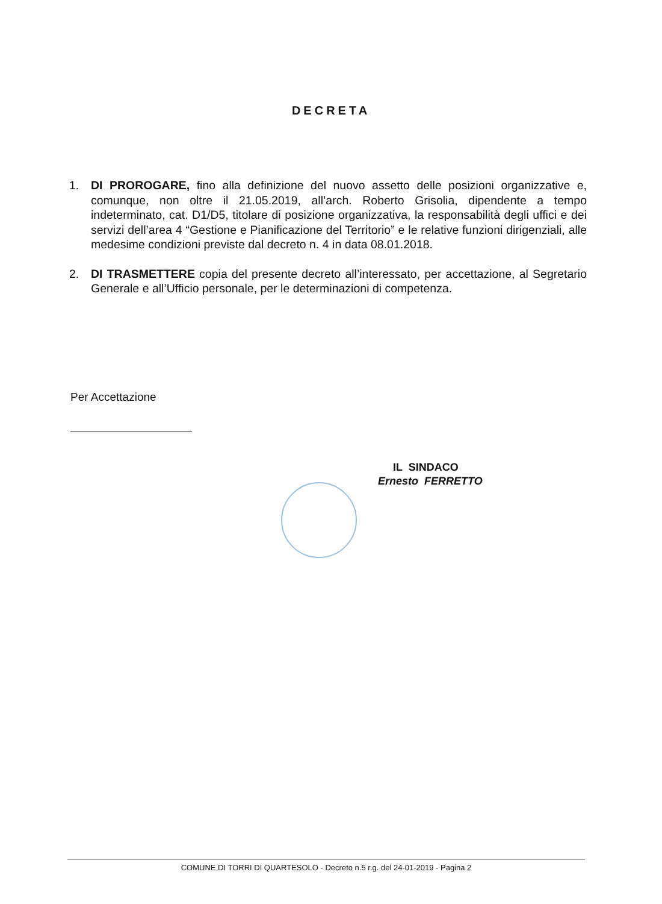DECRETA
1. DI PROROGARE, fino alla definizione del nuovo assetto delle posizioni organizzative e, comunque, non oltre il 21.05.2019, all’arch. Roberto Grisolia, dipendente a tempo indeterminato, cat. D1/D5, titolare di posizione organizzativa, la responsabilità degli uffici e dei servizi dell’area 4 “Gestione e Pianificazione del Territorio” e le relative funzioni dirigenziali, alle medesime condizioni previste dal decreto n. 4 in data 08.01.2018.
2. DI TRASMETTERE copia del presente decreto all’interessato, per accettazione, al Segretario Generale e all’Ufficio personale, per le determinazioni di competenza.
Per Accettazione
IL SINDACO
Ernesto FERRETTO
COMUNE DI TORRI DI QUARTESOLO - Decreto n.5 r.g. del 24-01-2019 - Pagina 2